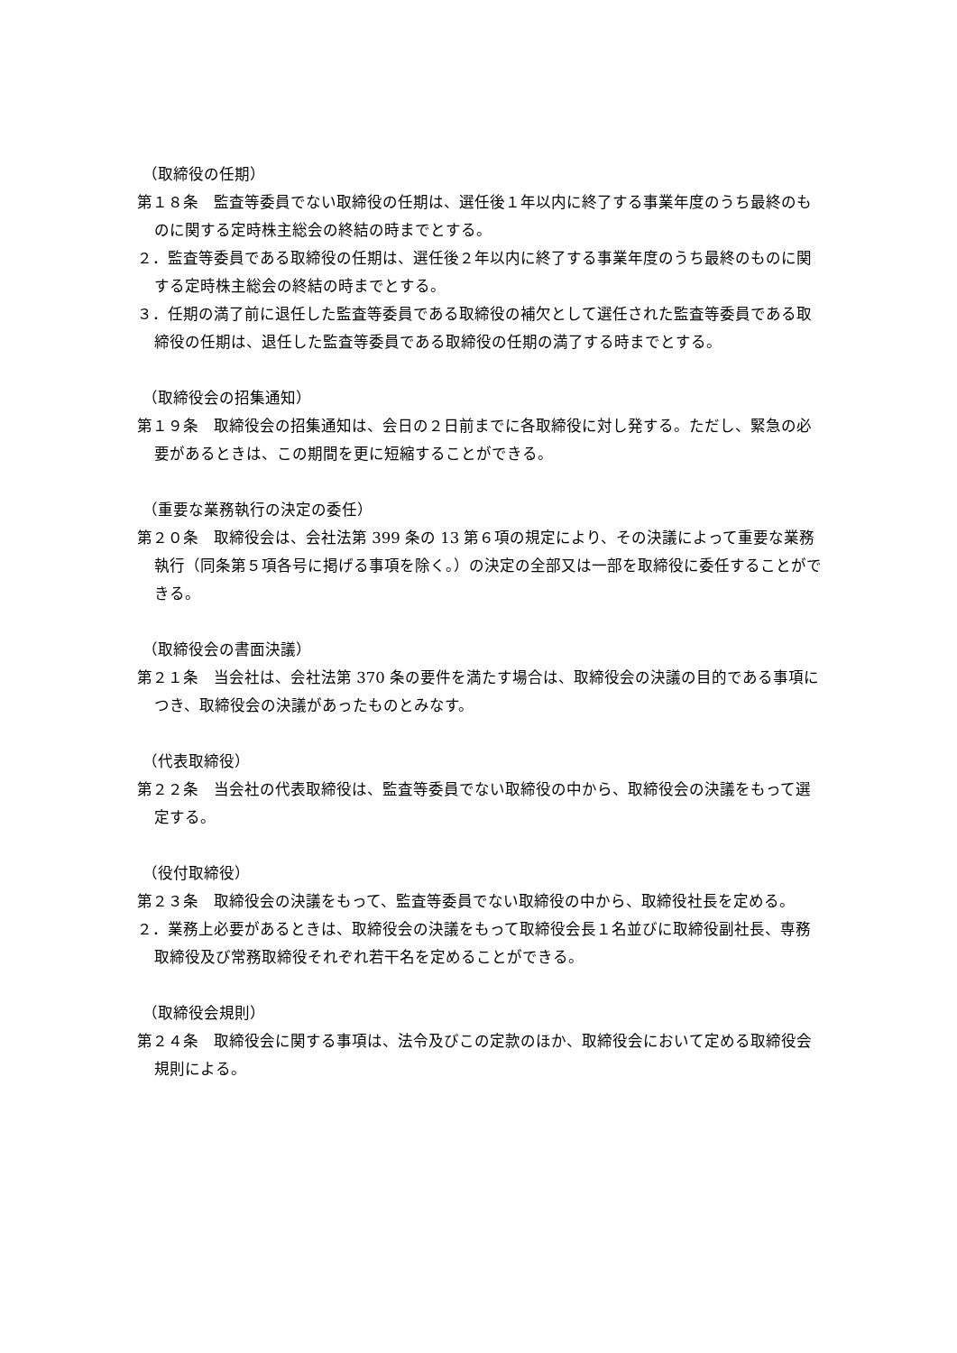（取締役の任期）
第１８条　監査等委員でない取締役の任期は、選任後１年以内に終了する事業年度のうち最終のものに関する定時株主総会の終結の時までとする。
２．監査等委員である取締役の任期は、選任後２年以内に終了する事業年度のうち最終のものに関する定時株主総会の終結の時までとする。
３．任期の満了前に退任した監査等委員である取締役の補欠として選任された監査等委員である取締役の任期は、退任した監査等委員である取締役の任期の満了する時までとする。
（取締役会の招集通知）
第１９条　取締役会の招集通知は、会日の２日前までに各取締役に対し発する。ただし、緊急の必要があるときは、この期間を更に短縮することができる。
（重要な業務執行の決定の委任）
第２０条　取締役会は、会社法第 399 条の 13 第６項の規定により、その決議によって重要な業務執行（同条第５項各号に掲げる事項を除く。）の決定の全部又は一部を取締役に委任することができる。
（取締役会の書面決議）
第２１条　当会社は、会社法第 370 条の要件を満たす場合は、取締役会の決議の目的である事項につき、取締役会の決議があったものとみなす。
（代表取締役）
第２２条　当会社の代表取締役は、監査等委員でない取締役の中から、取締役会の決議をもって選定する。
（役付取締役）
第２３条　取締役会の決議をもって、監査等委員でない取締役の中から、取締役社長を定める。
２．業務上必要があるときは、取締役会の決議をもって取締役会長１名並びに取締役副社長、専務取締役及び常務取締役それぞれ若干名を定めることができる。
（取締役会規則）
第２４条　取締役会に関する事項は、法令及びこの定款のほか、取締役会において定める取締役会規則による。